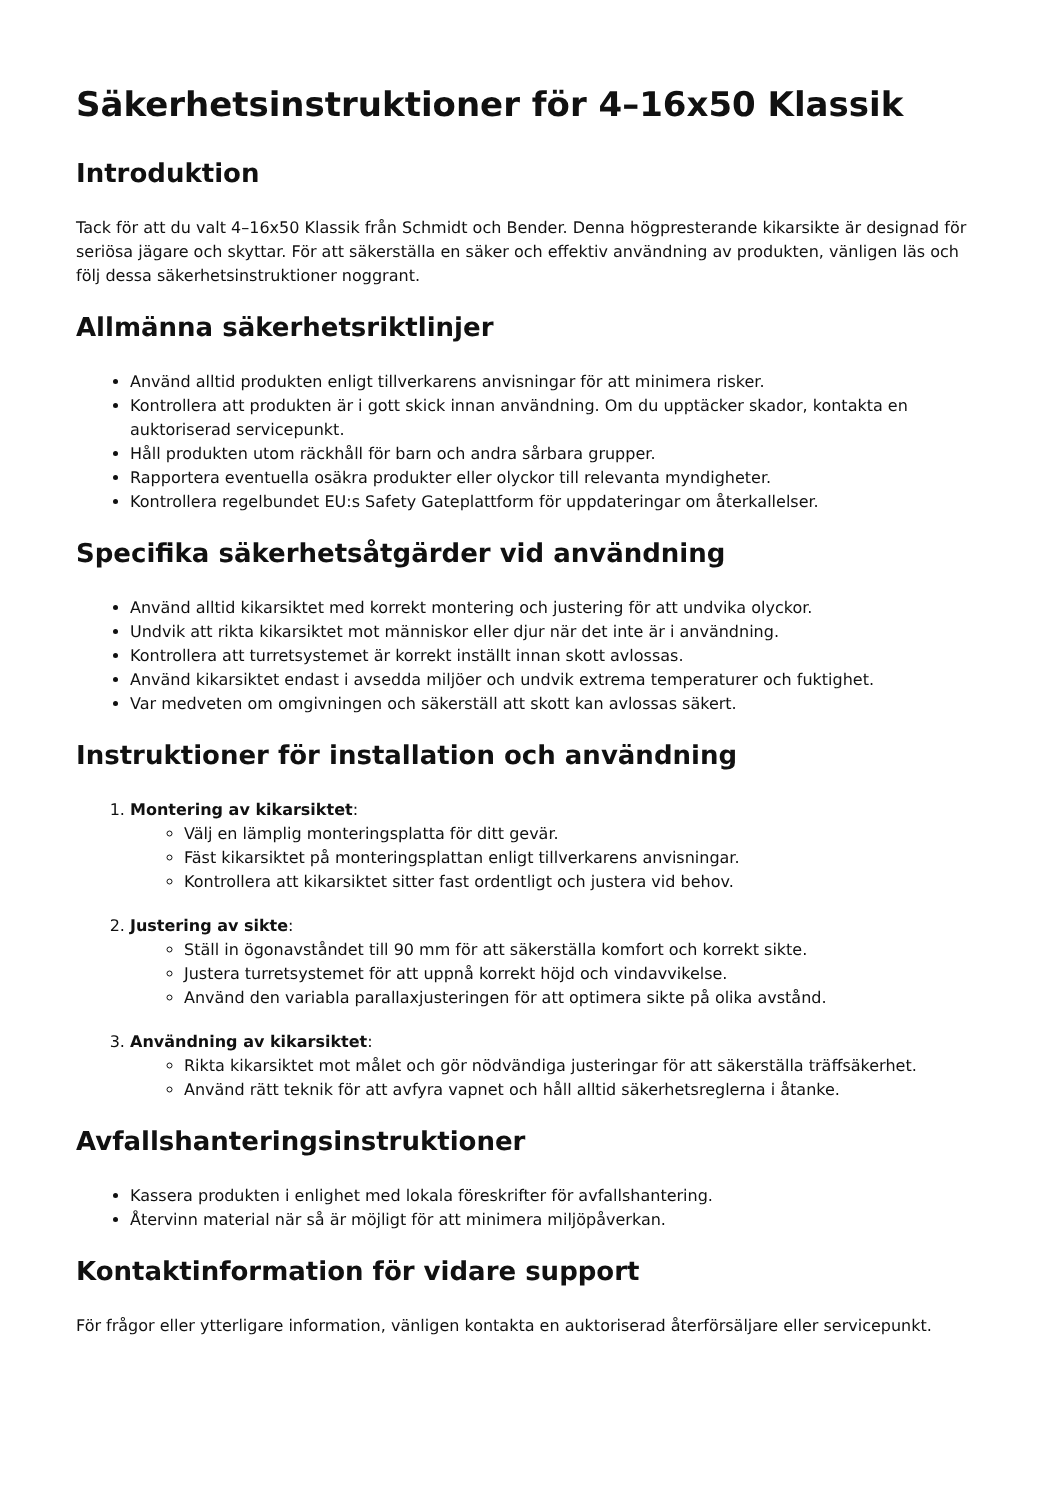Säkerhetsinstruktioner för 4–16x50 Klassik
Introduktion
Tack för att du valt 4–16x50 Klassik från Schmidt och Bender. Denna högpresterande kikarsikte är designad för seriösa jägare och skyttar. För att säkerställa en säker och effektiv användning av produkten, vänligen läs och följ dessa säkerhetsinstruktioner noggrant.
Allmänna säkerhetsriktlinjer
Använd alltid produkten enligt tillverkarens anvisningar för att minimera risker.
Kontrollera att produkten är i gott skick innan användning. Om du upptäcker skador, kontakta en auktoriserad servicepunkt.
Håll produkten utom räckhåll för barn och andra sårbara grupper.
Rapportera eventuella osäkra produkter eller olyckor till relevanta myndigheter.
Kontrollera regelbundet EU:s Safety Gateplattform för uppdateringar om återkallelser.
Specifika säkerhetsåtgärder vid användning
Använd alltid kikarsiktet med korrekt montering och justering för att undvika olyckor.
Undvik att rikta kikarsiktet mot människor eller djur när det inte är i användning.
Kontrollera att turretsystemet är korrekt inställt innan skott avlossas.
Använd kikarsiktet endast i avsedda miljöer och undvik extrema temperaturer och fuktighet.
Var medveten om omgivningen och säkerställ att skott kan avlossas säkert.
Instruktioner för installation och användning
1. Montering av kikarsiktet:
Välj en lämplig monteringsplatta för ditt gevär.
Fäst kikarsiktet på monteringsplattan enligt tillverkarens anvisningar.
Kontrollera att kikarsiktet sitter fast ordentligt och justera vid behov.
2. Justering av sikte:
Ställ in ögonavståndet till 90 mm för att säkerställa komfort och korrekt sikte.
Justera turretsystemet för att uppnå korrekt höjd och vindavvikelse.
Använd den variabla parallaxjusteringen för att optimera sikte på olika avstånd.
3. Användning av kikarsiktet:
Rikta kikarsiktet mot målet och gör nödvändiga justeringar för att säkerställa träffsäkerhet.
Använd rätt teknik för att avfyra vapnet och håll alltid säkerhetsreglerna i åtanke.
Avfallshanteringsinstruktioner
Kassera produkten i enlighet med lokala föreskrifter för avfallshantering.
Återvinn material när så är möjligt för att minimera miljöpåverkan.
Kontaktinformation för vidare support
För frågor eller ytterligare information, vänligen kontakta en auktoriserad återförsäljare eller servicepunkt.